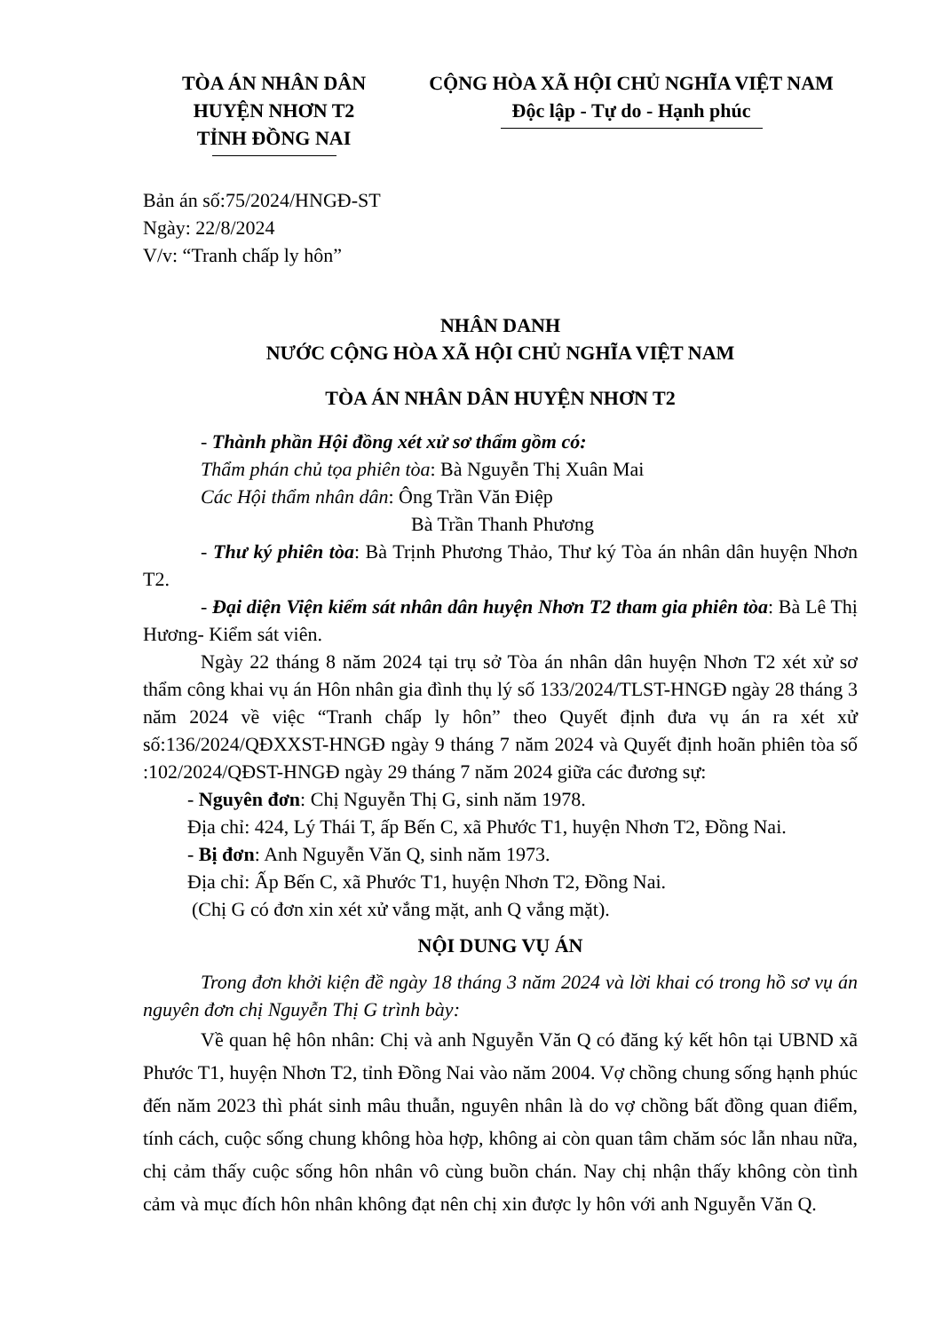TÒA ÁN NHÂN DÂN
HUYỆN NHƠN T2
TỈNH ĐỒNG NAI
CỘNG HÒA XÃ HỘI CHỦ NGHĨA VIỆT NAM
Độc lập - Tự do - Hạnh phúc
Bản án số:75/2024/HNGĐ-ST
Ngày: 22/8/2024
V/v: “Tranh chấp ly hôn”
NHÂN DANH
NƯỚC CỘNG HÒA XÃ HỘI CHỦ NGHĨA VIỆT NAM
TÒA ÁN NHÂN DÂN HUYỆN NHƠN T2
- Thành phần Hội đồng xét xử sơ thẩm gồm có:
Thẩm phán chủ tọa phiên tòa: Bà Nguyễn Thị Xuân Mai
Các Hội thẩm nhân dân: Ông Trần Văn Điệp
Bà Trần Thanh Phương
- Thư ký phiên tòa: Bà Trịnh Phương Thảo, Thư ký Tòa án nhân dân huyện Nhơn T2.
- Đại diện Viện kiểm sát nhân dân huyện Nhơn T2 tham gia phiên tòa: Bà Lê Thị Hương- Kiểm sát viên.
Ngày 22 tháng 8 năm 2024 tại trụ sở Tòa án nhân dân huyện Nhơn T2 xét xử sơ thẩm công khai vụ án Hôn nhân gia đình thụ lý số 133/2024/TLST-HNGĐ ngày 28 tháng 3 năm 2024 về việc “Tranh chấp ly hôn” theo Quyết định đưa vụ án ra xét xử số:136/2024/QĐXXST-HNGĐ ngày 9 tháng 7 năm 2024 và Quyết định hoãn phiên tòa số :102/2024/QĐST-HNGĐ ngày 29 tháng 7 năm 2024 giữa các đương sự:
- Nguyên đơn: Chị Nguyễn Thị G, sinh năm 1978.
Địa chỉ: 424, Lý Thái T, ấp Bến C, xã Phước T1, huyện Nhơn T2, Đồng Nai.
- Bị đơn: Anh Nguyễn Văn Q, sinh năm 1973.
Địa chỉ: Ấp Bến C, xã Phước T1, huyện Nhơn T2, Đồng Nai.
(Chị G có đơn xin xét xử vắng mặt, anh Q vắng mặt).
NỘI DUNG VỤ ÁN
Trong đơn khởi kiện đề ngày 18 tháng 3 năm 2024 và lời khai có trong hồ sơ vụ án nguyên đơn chị Nguyễn Thị G trình bày:
Về quan hệ hôn nhân: Chị và anh Nguyễn Văn Q có đăng ký kết hôn tại UBND xã Phước T1, huyện Nhơn T2, tỉnh Đồng Nai vào năm 2004. Vợ chồng chung sống hạnh phúc đến năm 2023 thì phát sinh mâu thuẫn, nguyên nhân là do vợ chồng bất đồng quan điểm, tính cách, cuộc sống chung không hòa hợp, không ai còn quan tâm chăm sóc lẫn nhau nữa, chị cảm thấy cuộc sống hôn nhân vô cùng buồn chán. Nay chị nhận thấy không còn tình cảm và mục đích hôn nhân không đạt nên chị xin được ly hôn với anh Nguyễn Văn Q.